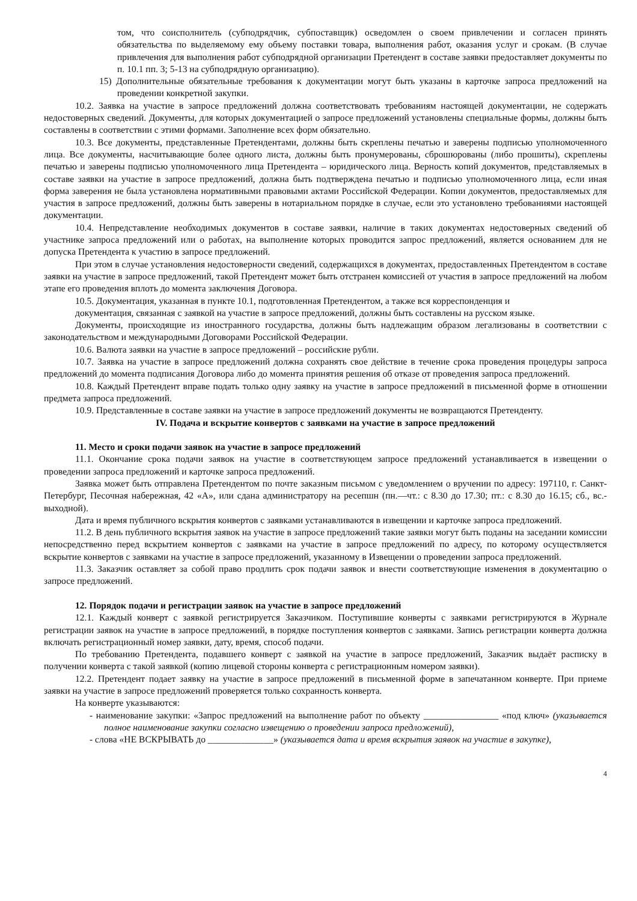том, что соисполнитель (субподрядчик, субпоставщик) осведомлен о своем привлечении и согласен принять обязательства по выделяемому ему объему поставки товара, выполнения работ, оказания услуг и срокам. (В случае привлечения для выполнения работ субподрядной организации Претендент в составе заявки предоставляет документы по п. 10.1 пп. 3; 5-13 на субподрядную организацию).
15) Дополнительные обязательные требования к документации могут быть указаны в карточке запроса предложений на проведении конкретной закупки.
10.2. Заявка на участие в запросе предложений должна соответствовать требованиям настоящей документации, не содержать недостоверных сведений. Документы, для которых документацией о запросе предложений установлены специальные формы, должны быть составлены в соответствии с этими формами. Заполнение всех форм обязательно.
10.3. Все документы, представленные Претендентами, должны быть скреплены печатью и заверены подписью уполномоченного лица. Все документы, насчитывающие более одного листа, должны быть пронумерованы, сброшюрованы (либо прошиты), скреплены печатью и заверены подписью уполномоченного лица Претендента – юридического лица. Верность копий документов, представляемых в составе заявки на участие в запросе предложений, должна быть подтверждена печатью и подписью уполномоченного лица, если иная форма заверения не была установлена нормативными правовыми актами Российской Федерации. Копии документов, предоставляемых для участия в запросе предложений, должны быть заверены в нотариальном порядке в случае, если это установлено требованиями настоящей документации.
10.4. Непредставление необходимых документов в составе заявки, наличие в таких документах недостоверных сведений об участнике запроса предложений или о работах, на выполнение которых проводится запрос предложений, является основанием для не допуска Претендента к участию в запросе предложений.
При этом в случае установления недостоверности сведений, содержащихся в документах, предоставленных Претендентом в составе заявки на участие в запросе предложений, такой Претендент может быть отстранен комиссией от участия в запросе предложений на любом этапе его проведения вплоть до момента заключения Договора.
10.5. Документация, указанная в пункте 10.1, подготовленная Претендентом, а также вся корреспонденция и
документация, связанная с заявкой на участие в запросе предложений, должны быть составлены на русском языке.
Документы, происходящие из иностранного государства, должны быть надлежащим образом легализованы в соответствии с законодательством и международными Договорами Российской Федерации.
10.6. Валюта заявки на участие в запросе предложений – российские рубли.
10.7. Заявка на участие в запросе предложений должна сохранять свое действие в течение срока проведения процедуры запроса предложений до момента подписания Договора либо до момента принятия решения об отказе от проведения запроса предложений.
10.8. Каждый Претендент вправе подать только одну заявку на участие в запросе предложений в письменной форме в отношении предмета запроса предложений.
10.9. Представленные в составе заявки на участие в запросе предложений документы не возвращаются Претенденту.
IV. Подача и вскрытие конвертов с заявками на участие в запросе предложений
11. Место и сроки подачи заявок на участие в запросе предложений
11.1. Окончание срока подачи заявок на участие в соответствующем запросе предложений устанавливается в извещении о проведении запроса предложений и карточке запроса предложений.
Заявка может быть отправлена Претендентом по почте заказным письмом с уведомлением о вручении по адресу: 197110, г. Санкт-Петербург, Песочная набережная, 42 «А», или сдана администратору на ресепшн (пн.—чт.: с 8.30 до 17.30; пт.: с 8.30 до 16.15; сб., вс.-выходной).
Дата и время публичного вскрытия конвертов с заявками устанавливаются в извещении и карточке запроса предложений.
11.2. В день публичного вскрытия заявок на участие в запросе предложений такие заявки могут быть поданы на заседании комиссии непосредственно перед вскрытием конвертов с заявками на участие в запросе предложений по адресу, по которому осуществляется вскрытие конвертов с заявками на участие в запросе предложений, указанному в Извещении о проведении запроса предложений.
11.3. Заказчик оставляет за собой право продлить срок подачи заявок и внести соответствующие изменения в документацию о запросе предложений.
12. Порядок подачи и регистрации заявок на участие в запросе предложений
12.1. Каждый конверт с заявкой регистрируется Заказчиком. Поступившие конверты с заявками регистрируются в Журнале регистрации заявок на участие в запросе предложений, в порядке поступления конвертов с заявками. Запись регистрации конверта должна включать регистрационный номер заявки, дату, время, способ подачи.
По требованию Претендента, подавшего конверт с заявкой на участие в запросе предложений, Заказчик выдаёт расписку в получении конверта с такой заявкой (копию лицевой стороны конверта с регистрационным номером заявки).
12.2. Претендент подает заявку на участие в запросе предложений в письменной форме в запечатанном конверте. При приеме заявки на участие в запросе предложений проверяется только сохранность конверта.
На конверте указываются:
- наименование закупки: «Запрос предложений на выполнение работ по объекту ________________ «под ключ» (указывается полное наименование закупки согласно извещению о проведении запроса предложений),
- слова «НЕ ВСКРЫВАТЬ до ______________» (указывается дата и время вскрытия заявок на участие в закупке),
4